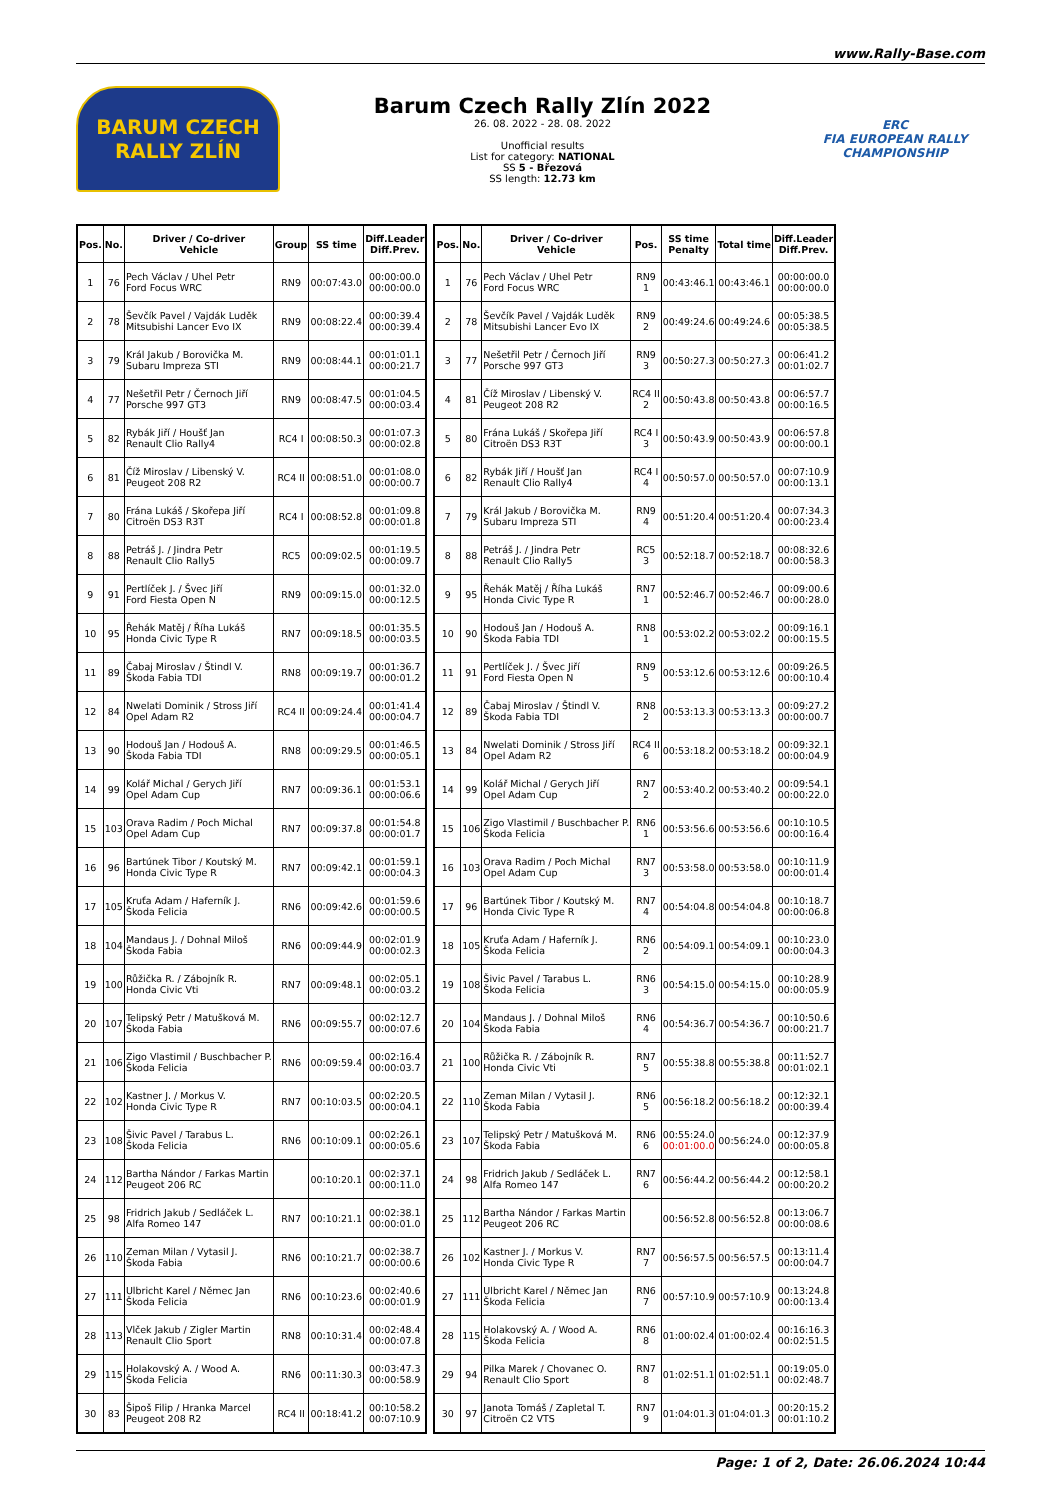www.Rally-Base.com
BARUM CZECH RALLY ZLÍN
Barum Czech Rally Zlín 2022
26. 08. 2022 - 28. 08. 2022
Unofficial results
List for category: NATIONAL
SS 5 - Březová
SS length: 12.73 km
ERC
FIA EUROPEAN RALLY
CHAMPIONSHIP
| Pos. | No. | Driver / Co-driver Vehicle | Group | SS time | Diff.Leader Diff.Prev. |
| --- | --- | --- | --- | --- | --- |
| 1 | 76 | Pech Václav / Uhel Petr Ford Focus WRC | RN9 | 00:07:43.0 | 00:00:00.0 00:00:00.0 |
| 2 | 78 | Ševčík Pavel / Vajdák Luděk Mitsubishi Lancer Evo IX | RN9 | 00:08:22.4 | 00:00:39.4 00:00:39.4 |
| 3 | 79 | Král Jakub / Borovička M. Subaru Impreza STI | RN9 | 00:08:44.1 | 00:01:01.1 00:00:21.7 |
| 4 | 77 | Nešetřil Petr / Černoch Jiří Porsche 997 GT3 | RN9 | 00:08:47.5 | 00:01:04.5 00:00:03.4 |
| 5 | 82 | Rybák Jiří / Houšť Jan Renault Clio Rally4 | RC4 I | 00:08:50.3 | 00:01:07.3 00:00:02.8 |
| 6 | 81 | Číž Miroslav / Libenský V. Peugeot 208 R2 | RC4 II | 00:08:51.0 | 00:01:08.0 00:00:00.7 |
| 7 | 80 | Frána Lukáš / Skořepa Jiří Citroën DS3 R3T | RC4 I | 00:08:52.8 | 00:01:09.8 00:00:01.8 |
| 8 | 88 | Petráš J. / Jindra Petr Renault Clio Rally5 | RC5 | 00:09:02.5 | 00:01:19.5 00:00:09.7 |
| 9 | 91 | Pertlíček J. / Švec Jiří Ford Fiesta Open N | RN9 | 00:09:15.0 | 00:01:32.0 00:00:12.5 |
| 10 | 95 | Řehák Matěj / Říha Lukáš Honda Civic Type R | RN7 | 00:09:18.5 | 00:01:35.5 00:00:03.5 |
| 11 | 89 | Čabaj Miroslav / Štindl V. Škoda Fabia TDI | RN8 | 00:09:19.7 | 00:01:36.7 00:00:01.2 |
| 12 | 84 | Nwelati Dominik / Stross Jiří Opel Adam R2 | RC4 II | 00:09:24.4 | 00:01:41.4 00:00:04.7 |
| 13 | 90 | Hodouš Jan / Hodouš A. Škoda Fabia TDI | RN8 | 00:09:29.5 | 00:01:46.5 00:00:05.1 |
| 14 | 99 | Kolář Michal / Gerych Jiří Opel Adam Cup | RN7 | 00:09:36.1 | 00:01:53.1 00:00:06.6 |
| 15 | 103 | Orava Radim / Poch Michal Opel Adam Cup | RN7 | 00:09:37.8 | 00:01:54.8 00:00:01.7 |
| 16 | 96 | Bartúnek Tibor / Koutský M. Honda Civic Type R | RN7 | 00:09:42.1 | 00:01:59.1 00:00:04.3 |
| 17 | 105 | Kruťa Adam / Haferník J. Škoda Felicia | RN6 | 00:09:42.6 | 00:01:59.6 00:00:00.5 |
| 18 | 104 | Mandaus J. / Dohnal Miloš Škoda Fabia | RN6 | 00:09:44.9 | 00:02:01.9 00:00:02.3 |
| 19 | 100 | Růžička R. / Zábojník R. Honda Civic Vti | RN7 | 00:09:48.1 | 00:02:05.1 00:00:03.2 |
| 20 | 107 | Telipský Petr / Matušková M. Škoda Fabia | RN6 | 00:09:55.7 | 00:02:12.7 00:00:07.6 |
| 21 | 106 | Zigo Vlastimil / Buschbacher P. Škoda Felicia | RN6 | 00:09:59.4 | 00:02:16.4 00:00:03.7 |
| 22 | 102 | Kastner J. / Morkus V. Honda Civic Type R | RN7 | 00:10:03.5 | 00:02:20.5 00:00:04.1 |
| 23 | 108 | Šivic Pavel / Tarabus L. Škoda Felicia | RN6 | 00:10:09.1 | 00:02:26.1 00:00:05.6 |
| 24 | 112 | Bartha Nándor / Farkas Martin Peugeot 206 RC | | 00:10:20.1 | 00:02:37.1 00:00:11.0 |
| 25 | 98 | Fridrich Jakub / Sedláček L. Alfa Romeo 147 | RN7 | 00:10:21.1 | 00:02:38.1 00:00:01.0 |
| 26 | 110 | Zeman Milan / Vytasil J. Škoda Fabia | RN6 | 00:10:21.7 | 00:02:38.7 00:00:00.6 |
| 27 | 111 | Ulbricht Karel / Němec Jan Škoda Felicia | RN6 | 00:10:23.6 | 00:02:40.6 00:00:01.9 |
| 28 | 113 | Vlček Jakub / Zigler Martin Renault Clio Sport | RN8 | 00:10:31.4 | 00:02:48.4 00:00:07.8 |
| 29 | 115 | Holakovský A. / Wood A. Škoda Felicia | RN6 | 00:11:30.3 | 00:03:47.3 00:00:58.9 |
| 30 | 83 | Šipoš Filip / Hranka Marcel Peugeot 208 R2 | RC4 II | 00:18:41.2 | 00:10:58.2 00:07:10.9 |
| Pos. | No. | Driver / Co-driver Vehicle | Pos. | SS time Penalty | Total time | Diff.Leader Diff.Prev. |
| --- | --- | --- | --- | --- | --- | --- |
| 1 | 76 | Pech Václav / Uhel Petr Ford Focus WRC | RN9 1 | 00:43:46.1 | 00:43:46.1 | 00:00:00.0 00:00:00.0 |
| 2 | 78 | Ševčík Pavel / Vajdák Luděk Mitsubishi Lancer Evo IX | RN9 2 | 00:49:24.6 | 00:49:24.6 | 00:05:38.5 00:05:38.5 |
| 3 | 77 | Nešetřil Petr / Černoch Jiří Porsche 997 GT3 | RN9 3 | 00:50:27.3 | 00:50:27.3 | 00:06:41.2 00:01:02.7 |
| 4 | 81 | Číž Miroslav / Libenský V. Peugeot 208 R2 | RC4 II 2 | 00:50:43.8 | 00:50:43.8 | 00:06:57.7 00:00:16.5 |
| 5 | 80 | Frána Lukáš / Skořepa Jiří Citroën DS3 R3T | RC4 I 3 | 00:50:43.9 | 00:50:43.9 | 00:06:57.8 00:00:00.1 |
| 6 | 82 | Rybák Jiří / Houšť Jan Renault Clio Rally4 | RC4 I 4 | 00:50:57.0 | 00:50:57.0 | 00:07:10.9 00:00:13.1 |
| 7 | 79 | Král Jakub / Borovička M. Subaru Impreza STI | RN9 4 | 00:51:20.4 | 00:51:20.4 | 00:07:34.3 00:00:23.4 |
| 8 | 88 | Petráš J. / Jindra Petr Renault Clio Rally5 | RC5 3 | 00:52:18.7 | 00:52:18.7 | 00:08:32.6 00:00:58.3 |
| 9 | 95 | Řehák Matěj / Říha Lukáš Honda Civic Type R | RN7 1 | 00:52:46.7 | 00:52:46.7 | 00:09:00.6 00:00:28.0 |
| 10 | 90 | Hodouš Jan / Hodouš A. Škoda Fabia TDI | RN8 1 | 00:53:02.2 | 00:53:02.2 | 00:09:16.1 00:00:15.5 |
| 11 | 91 | Pertlíček J. / Švec Jiří Ford Fiesta Open N | RN9 5 | 00:53:12.6 | 00:53:12.6 | 00:09:26.5 00:00:10.4 |
| 12 | 89 | Čabaj Miroslav / Štindl V. Škoda Fabia TDI | RN8 2 | 00:53:13.3 | 00:53:13.3 | 00:09:27.2 00:00:00.7 |
| 13 | 84 | Nwelati Dominik / Stross Jiří Opel Adam R2 | RC4 II 6 | 00:53:18.2 | 00:53:18.2 | 00:09:32.1 00:00:04.9 |
| 14 | 99 | Kolář Michal / Gerych Jiří Opel Adam Cup | RN7 2 | 00:53:40.2 | 00:53:40.2 | 00:09:54.1 00:00:22.0 |
| 15 | 106 | Zigo Vlastimil / Buschbacher P. Škoda Felicia | RN6 1 | 00:53:56.6 | 00:53:56.6 | 00:10:10.5 00:00:16.4 |
| 16 | 103 | Orava Radim / Poch Michal Opel Adam Cup | RN7 3 | 00:53:58.0 | 00:53:58.0 | 00:10:11.9 00:00:01.4 |
| 17 | 96 | Bartúnek Tibor / Koutský M. Honda Civic Type R | RN7 4 | 00:54:04.8 | 00:54:04.8 | 00:10:18.7 00:00:06.8 |
| 18 | 105 | Kruťa Adam / Haferník J. Škoda Felicia | RN6 2 | 00:54:09.1 | 00:54:09.1 | 00:10:23.0 00:00:04.3 |
| 19 | 108 | Šivic Pavel / Tarabus L. Škoda Felicia | RN6 3 | 00:54:15.0 | 00:54:15.0 | 00:10:28.9 00:00:05.9 |
| 20 | 104 | Mandaus J. / Dohnal Miloš Škoda Fabia | RN6 4 | 00:54:36.7 | 00:54:36.7 | 00:10:50.6 00:00:21.7 |
| 21 | 100 | Růžička R. / Zábojník R. Honda Civic Vti | RN7 5 | 00:55:38.8 | 00:55:38.8 | 00:11:52.7 00:01:02.1 |
| 22 | 110 | Zeman Milan / Vytasil J. Škoda Fabia | RN6 5 | 00:56:18.2 | 00:56:18.2 | 00:12:32.1 00:00:39.4 |
| 23 | 107 | Telipský Petr / Matušková M. Škoda Fabia | RN6 6 | 00:55:24.0 00:01:00.0 | 00:56:24.0 | 00:12:37.9 00:00:05.8 |
| 24 | 98 | Fridrich Jakub / Sedláček L. Alfa Romeo 147 | RN7 6 | 00:56:44.2 | 00:56:44.2 | 00:12:58.1 00:00:20.2 |
| 25 | 112 | Bartha Nándor / Farkas Martin Peugeot 206 RC | | 00:56:52.8 | 00:56:52.8 | 00:13:06.7 00:00:08.6 |
| 26 | 102 | Kastner J. / Morkus V. Honda Civic Type R | RN7 7 | 00:56:57.5 | 00:56:57.5 | 00:13:11.4 00:00:04.7 |
| 27 | 111 | Ulbricht Karel / Němec Jan Škoda Felicia | RN6 7 | 00:57:10.9 | 00:57:10.9 | 00:13:24.8 00:00:13.4 |
| 28 | 115 | Holakovský A. / Wood A. Škoda Felicia | RN6 8 | 01:00:02.4 | 01:00:02.4 | 00:16:16.3 00:02:51.5 |
| 29 | 94 | Pilka Marek / Chovanec O. Renault Clio Sport | RN7 8 | 01:02:51.1 | 01:02:51.1 | 00:19:05.0 00:02:48.7 |
| 30 | 97 | Janota Tomáš / Zapletal T. Citroën C2 VTS | RN7 9 | 01:04:01.3 | 01:04:01.3 | 00:20:15.2 00:01:10.2 |
Page: 1 of 2, Date: 26.06.2024 10:44